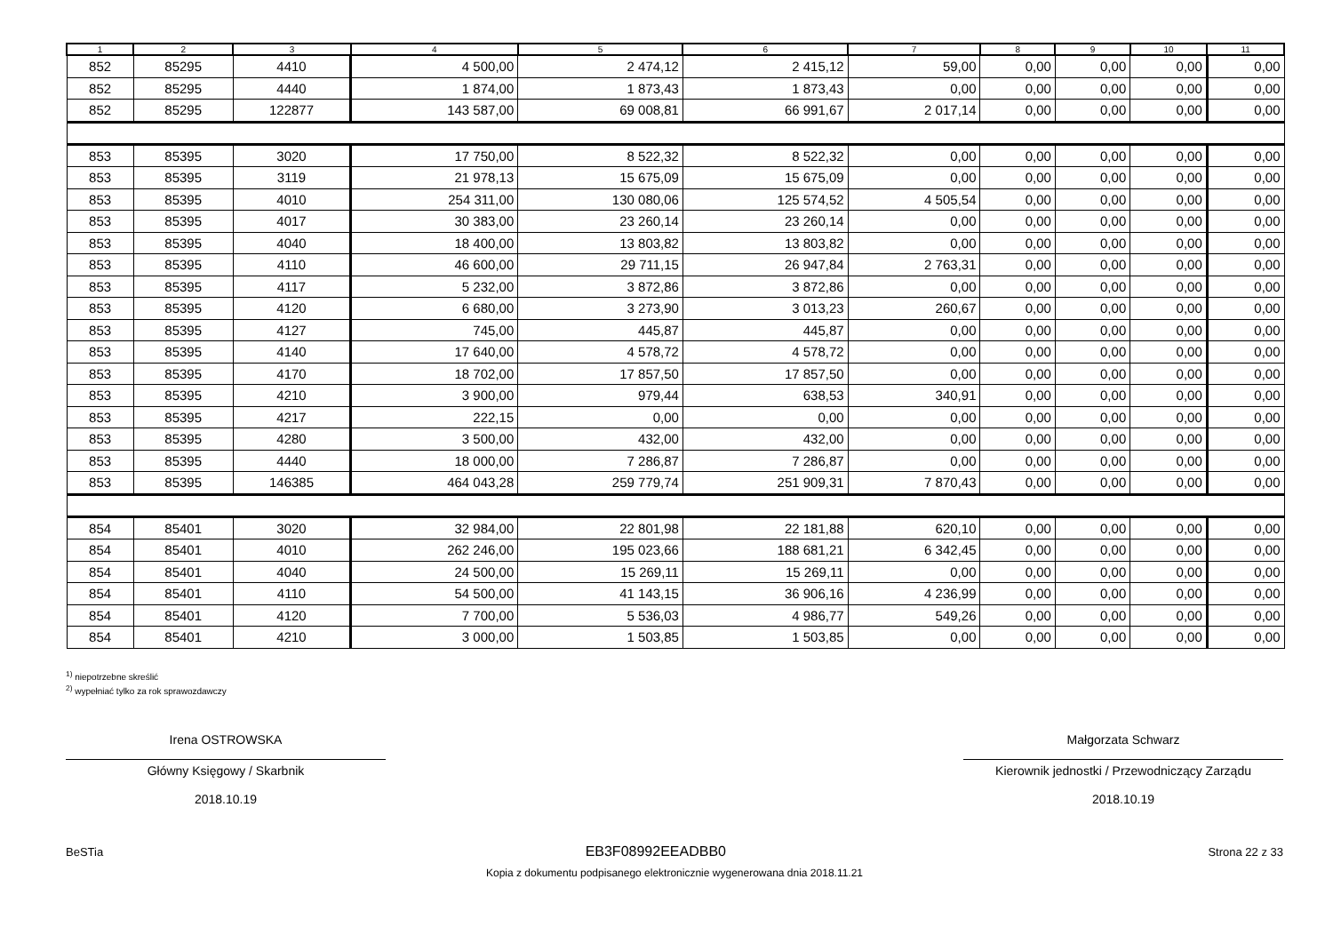| 1 | 2 | 3 | 4 | 5 | 6 | 7 | 8 | 9 | 10 | 11 |
| --- | --- | --- | --- | --- | --- | --- | --- | --- | --- | --- |
| 852 | 85295 | 4410 | 4 500,00 | 2 474,12 | 2 415,12 | 59,00 | 0,00 | 0,00 | 0,00 | 0,00 |
| 852 | 85295 | 4440 | 1 874,00 | 1 873,43 | 1 873,43 | 0,00 | 0,00 | 0,00 | 0,00 | 0,00 |
| 852 | 85295 | 122877 | 143 587,00 | 69 008,81 | 66 991,67 | 2 017,14 | 0,00 | 0,00 | 0,00 | 0,00 |
| 853 | 85395 | 3020 | 17 750,00 | 8 522,32 | 8 522,32 | 0,00 | 0,00 | 0,00 | 0,00 | 0,00 |
| 853 | 85395 | 3119 | 21 978,13 | 15 675,09 | 15 675,09 | 0,00 | 0,00 | 0,00 | 0,00 | 0,00 |
| 853 | 85395 | 4010 | 254 311,00 | 130 080,06 | 125 574,52 | 4 505,54 | 0,00 | 0,00 | 0,00 | 0,00 |
| 853 | 85395 | 4017 | 30 383,00 | 23 260,14 | 23 260,14 | 0,00 | 0,00 | 0,00 | 0,00 | 0,00 |
| 853 | 85395 | 4040 | 18 400,00 | 13 803,82 | 13 803,82 | 0,00 | 0,00 | 0,00 | 0,00 | 0,00 |
| 853 | 85395 | 4110 | 46 600,00 | 29 711,15 | 26 947,84 | 2 763,31 | 0,00 | 0,00 | 0,00 | 0,00 |
| 853 | 85395 | 4117 | 5 232,00 | 3 872,86 | 3 872,86 | 0,00 | 0,00 | 0,00 | 0,00 | 0,00 |
| 853 | 85395 | 4120 | 6 680,00 | 3 273,90 | 3 013,23 | 260,67 | 0,00 | 0,00 | 0,00 | 0,00 |
| 853 | 85395 | 4127 | 745,00 | 445,87 | 445,87 | 0,00 | 0,00 | 0,00 | 0,00 | 0,00 |
| 853 | 85395 | 4140 | 17 640,00 | 4 578,72 | 4 578,72 | 0,00 | 0,00 | 0,00 | 0,00 | 0,00 |
| 853 | 85395 | 4170 | 18 702,00 | 17 857,50 | 17 857,50 | 0,00 | 0,00 | 0,00 | 0,00 | 0,00 |
| 853 | 85395 | 4210 | 3 900,00 | 979,44 | 638,53 | 340,91 | 0,00 | 0,00 | 0,00 | 0,00 |
| 853 | 85395 | 4217 | 222,15 | 0,00 | 0,00 | 0,00 | 0,00 | 0,00 | 0,00 | 0,00 |
| 853 | 85395 | 4280 | 3 500,00 | 432,00 | 432,00 | 0,00 | 0,00 | 0,00 | 0,00 | 0,00 |
| 853 | 85395 | 4440 | 18 000,00 | 7 286,87 | 7 286,87 | 0,00 | 0,00 | 0,00 | 0,00 | 0,00 |
| 853 | 85395 | 146385 | 464 043,28 | 259 779,74 | 251 909,31 | 7 870,43 | 0,00 | 0,00 | 0,00 | 0,00 |
| 854 | 85401 | 3020 | 32 984,00 | 22 801,98 | 22 181,88 | 620,10 | 0,00 | 0,00 | 0,00 | 0,00 |
| 854 | 85401 | 4010 | 262 246,00 | 195 023,66 | 188 681,21 | 6 342,45 | 0,00 | 0,00 | 0,00 | 0,00 |
| 854 | 85401 | 4040 | 24 500,00 | 15 269,11 | 15 269,11 | 0,00 | 0,00 | 0,00 | 0,00 | 0,00 |
| 854 | 85401 | 4110 | 54 500,00 | 41 143,15 | 36 906,16 | 4 236,99 | 0,00 | 0,00 | 0,00 | 0,00 |
| 854 | 85401 | 4120 | 7 700,00 | 5 536,03 | 4 986,77 | 549,26 | 0,00 | 0,00 | 0,00 | 0,00 |
| 854 | 85401 | 4210 | 3 000,00 | 1 503,85 | 1 503,85 | 0,00 | 0,00 | 0,00 | 0,00 | 0,00 |
<sup>1)</sup> niepotrzebne skreślić
<sup>2)</sup> wypełniać tylko za rok sprawozdawczy
Irena OSTROWSKA
Główny Księgowy / Skarbnik
2018.10.19
Małgorzata Schwarz
Kierownik jednostki / Przewodniczący Zarządu
2018.10.19
BeSTia EB3F08992EEADBB0 Strona 22 z 33
Kopia z dokumentu podpisanego elektronicznie wygenerowana dnia 2018.11.21